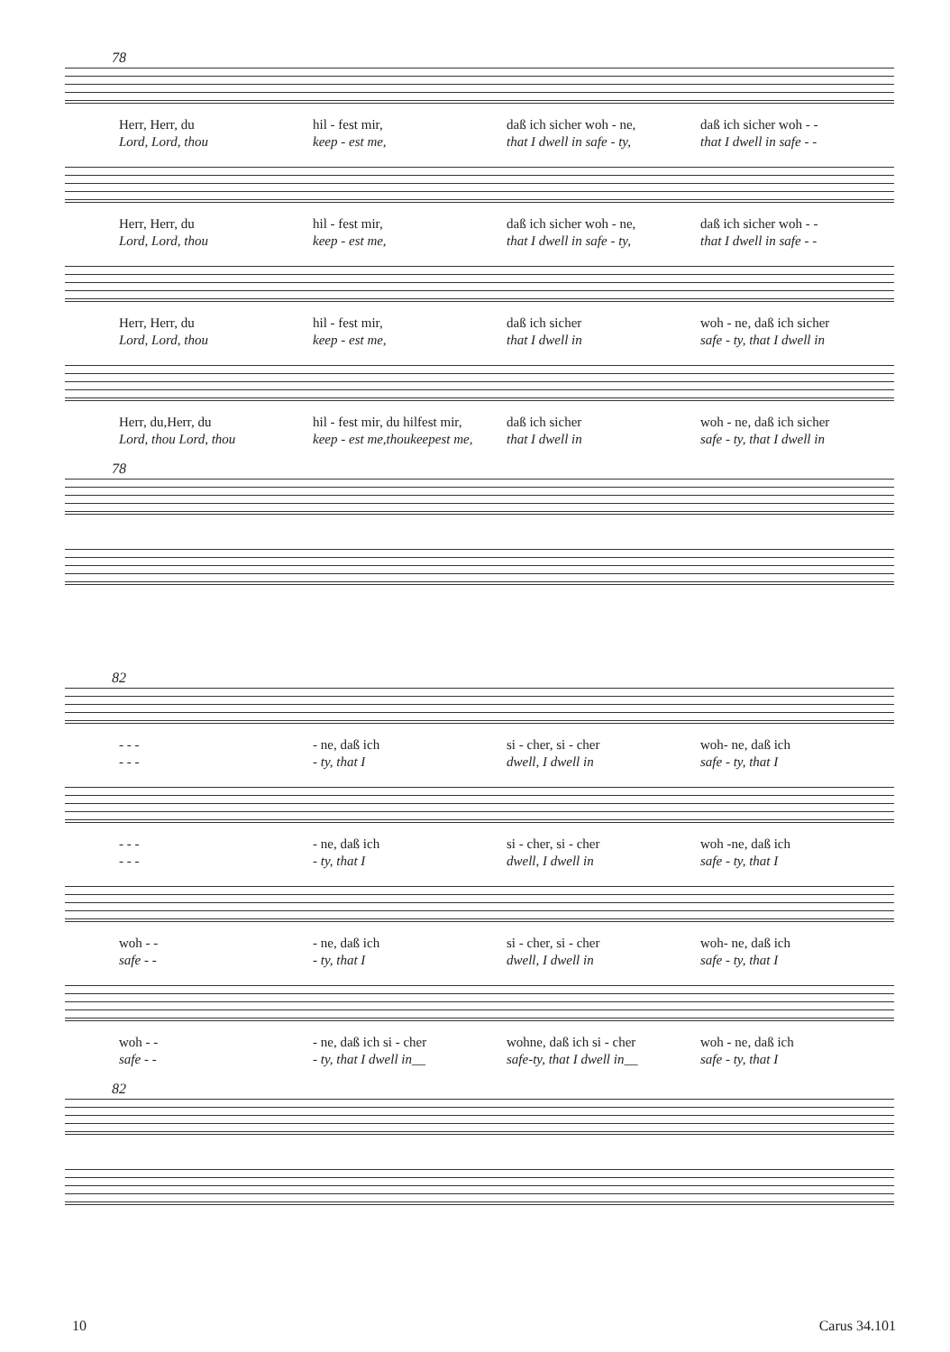78
Herr, Herr, du
Lord, Lord, thou
hil - fest mir,
keep - est me,
daß ich sicher woh - ne,
that I dwell in safe - ty,
daß ich sicher woh - -
that I dwell in safe - -
Herr, Herr, du
Lord, Lord, thou
hil - fest mir,
keep - est me,
daß ich sicher woh - ne,
that I dwell in safe - ty,
daß ich sicher woh - -
that I dwell in safe - -
Herr, Herr, du
Lord, Lord, thou
hil - fest mir,
keep - est me,
daß ich sicher
that I dwell in
woh - ne, daß ich sicher
safe - ty, that I dwell in
Herr, du,Herr, du
Lord, thou Lord, thou
hil - fest mir, du hilfest mir,
keep - est me,thoukeepest me,
daß ich sicher
that I dwell in
woh - ne, daß ich sicher
safe - ty, that I dwell in
78
82
- - -
- - -
- ne, daß ich
- ty, that I
si - cher, si - cher
dwell, I dwell in
woh- ne, daß ich
safe - ty, that I
- - -
- - -
- ne, daß ich
- ty, that I
si - cher, si - cher
dwell, I dwell in
woh -ne, daß ich
safe - ty, that I
woh - -
safe - -
- ne, daß ich
- ty, that I
si - cher, si - cher
dwell, I dwell in
woh- ne, daß ich
safe - ty, that I
woh - -
safe - -
- ne, daß ich si - cher
- ty, that I dwell in__
wohne, daß ich si - cher
safe-ty, that I dwell in__
woh - ne, daß ich
safe - ty, that I
82
10 Carus 34.101